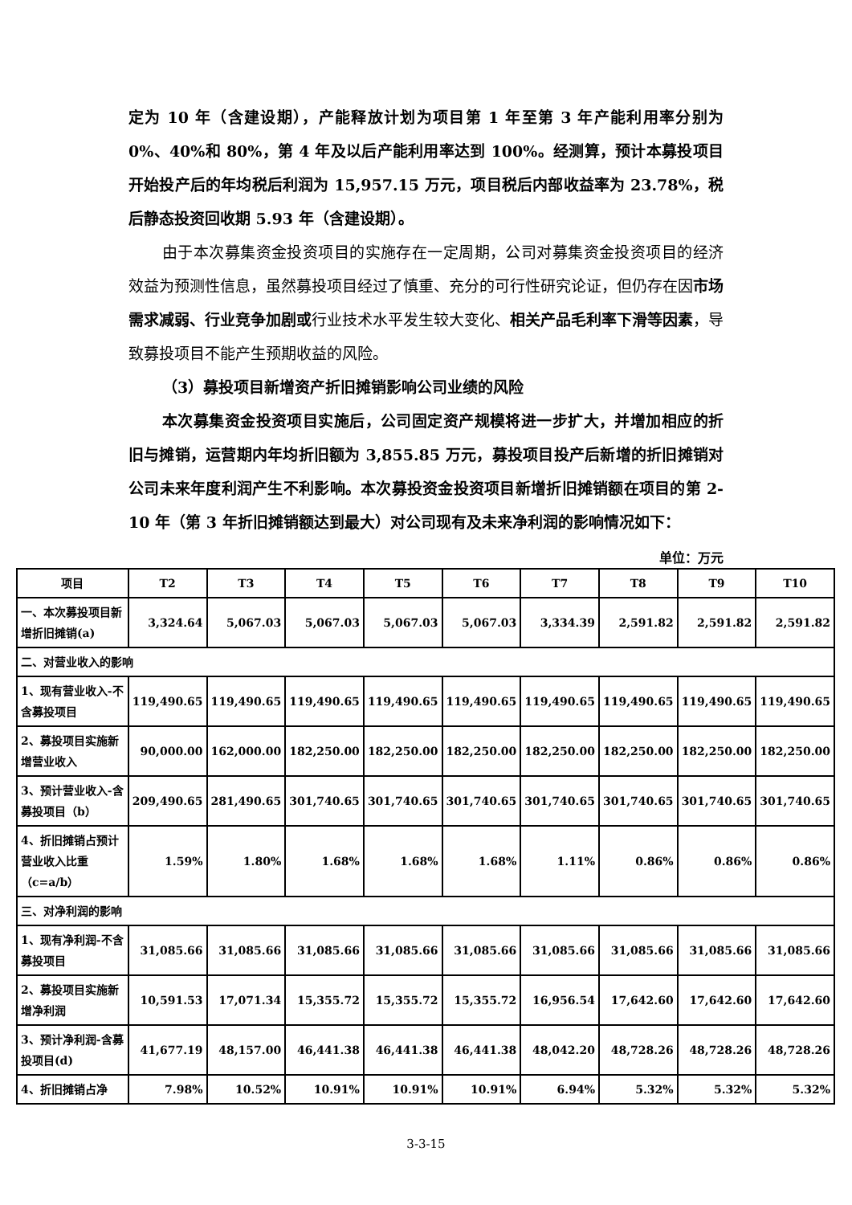定为 10 年（含建设期），产能释放计划为项目第 1 年至第 3 年产能利用率分别为 0%、40%和 80%，第 4 年及以后产能利用率达到 100%。经测算，预计本募投项目开始投产后的年均税后利润为 15,957.15 万元，项目税后内部收益率为 23.78%，税后静态投资回收期 5.93 年（含建设期）。
由于本次募集资金投资项目的实施存在一定周期，公司对募集资金投资项目的经济效益为预测性信息，虽然募投项目经过了慎重、充分的可行性研究论证，但仍存在因市场需求减弱、行业竞争加剧或行业技术水平发生较大变化、相关产品毛利率下滑等因素，导致募投项目不能产生预期收益的风险。
（3）募投项目新增资产折旧摊销影响公司业绩的风险
本次募集资金投资项目实施后，公司固定资产规模将进一步扩大，并增加相应的折旧与摊销，运营期内年均折旧额为 3,855.85 万元，募投项目投产后新增的折旧摊销对公司未来年度利润产生不利影响。本次募投资金投资项目新增折旧摊销额在项目的第 2-10 年（第 3 年折旧摊销额达到最大）对公司现有及未来净利润的影响情况如下：
单位：万元
| 项目 | T2 | T3 | T4 | T5 | T6 | T7 | T8 | T9 | T10 |
| --- | --- | --- | --- | --- | --- | --- | --- | --- | --- |
| 一、本次募投项目新增折旧摊销(a) | 3,324.64 | 5,067.03 | 5,067.03 | 5,067.03 | 5,067.03 | 3,334.39 | 2,591.82 | 2,591.82 | 2,591.82 |
| 二、对营业收入的影响 | | | | | | | | | |
| 1、现有营业收入-不含募投项目 | 119,490.65 | 119,490.65 | 119,490.65 | 119,490.65 | 119,490.65 | 119,490.65 | 119,490.65 | 119,490.65 | 119,490.65 |
| 2、募投项目实施新增营业收入 | 90,000.00 | 162,000.00 | 182,250.00 | 182,250.00 | 182,250.00 | 182,250.00 | 182,250.00 | 182,250.00 | 182,250.00 |
| 3、预计营业收入-含募投项目（b） | 209,490.65 | 281,490.65 | 301,740.65 | 301,740.65 | 301,740.65 | 301,740.65 | 301,740.65 | 301,740.65 | 301,740.65 |
| 4、折旧摊销占预计营业收入比重（c=a/b） | 1.59% | 1.80% | 1.68% | 1.68% | 1.68% | 1.11% | 0.86% | 0.86% | 0.86% |
| 三、对净利润的影响 | | | | | | | | | |
| 1、现有净利润-不含募投项目 | 31,085.66 | 31,085.66 | 31,085.66 | 31,085.66 | 31,085.66 | 31,085.66 | 31,085.66 | 31,085.66 | 31,085.66 |
| 2、募投项目实施新增净利润 | 10,591.53 | 17,071.34 | 15,355.72 | 15,355.72 | 15,355.72 | 16,956.54 | 17,642.60 | 17,642.60 | 17,642.60 |
| 3、预计净利润-含募投项目(d) | 41,677.19 | 48,157.00 | 46,441.38 | 46,441.38 | 46,441.38 | 48,042.20 | 48,728.26 | 48,728.26 | 48,728.26 |
| 4、折旧摊销占净 | 7.98% | 10.52% | 10.91% | 10.91% | 10.91% | 6.94% | 5.32% | 5.32% | 5.32% |
3-3-15